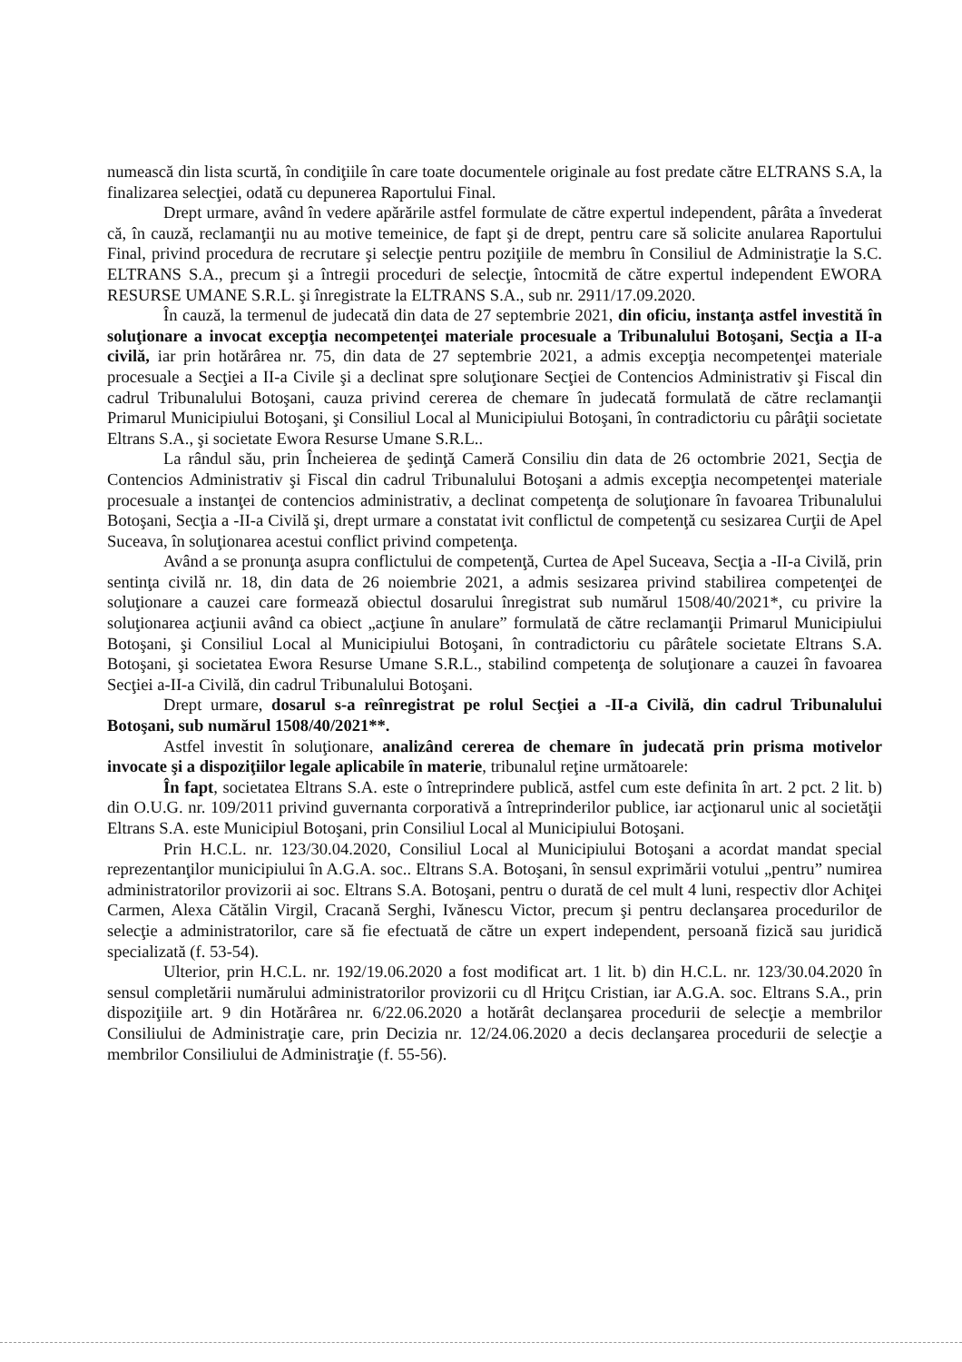numească din lista scurtă, în condiţiile în care toate documentele originale au fost predate către ELTRANS S.A, la finalizarea selecţiei, odată cu depunerea Raportului Final.
Drept urmare, având în vedere apărările astfel formulate de către expertul independent, pârâta a învederat că, în cauză, reclamanţii nu au motive temeinice, de fapt şi de drept, pentru care să solicite anularea Raportului Final, privind procedura de recrutare şi selecţie pentru poziţiile de membru în Consiliul de Administraţie la S.C. ELTRANS S.A., precum şi a întregii proceduri de selecţie, întocmită de către expertul independent EWORA RESURSE UMANE S.R.L. şi înregistrate la ELTRANS S.A., sub nr. 2911/17.09.2020.
În cauză, la termenul de judecată din data de 27 septembrie 2021, din oficiu, instanţa astfel investită în soluţionare a invocat excepţia necompetenţei materiale procesuale a Tribunalului Botoşani, Secţia a II-a civilă, iar prin hotărârea nr. 75, din data de 27 septembrie 2021, a admis excepţia necompetenţei materiale procesuale a Secţiei a II-a Civile şi a declinat spre soluţionare Secţiei de Contencios Administrativ şi Fiscal din cadrul Tribunalului Botoşani, cauza privind cererea de chemare în judecată formulată de către reclamanţii Primarul Municipiului Botoşani, şi Consiliul Local al Municipiului Botoşani, în contradictoriu cu pârâţii societate Eltrans S.A., şi societate Ewora Resurse Umane S.R.L..
La rândul său, prin Încheierea de şedinţă Cameră Consiliu din data de 26 octombrie 2021, Secţia de Contencios Administrativ şi Fiscal din cadrul Tribunalului Botoşani a admis excepţia necompetenţei materiale procesuale a instanţei de contencios administrativ, a declinat competenţa de soluţionare în favoarea Tribunalului Botoşani, Secţia a -II-a Civilă şi, drept urmare a constatat ivit conflictul de competenţă cu sesizarea Curţii de Apel Suceava, în soluţionarea acestui conflict privind competenţa.
Având a se pronunţa asupra conflictului de competenţă, Curtea de Apel Suceava, Secţia a -II-a Civilă, prin sentinţa civilă nr. 18, din data de 26 noiembrie 2021, a admis sesizarea privind stabilirea competenţei de soluţionare a cauzei care formează obiectul dosarului înregistrat sub numărul 1508/40/2021*, cu privire la soluţionarea acţiunii având ca obiect „acţiune în anulare” formulată de către reclamanţii Primarul Municipiului Botoşani, şi Consiliul Local al Municipiului Botoşani, în contradictoriu cu pârâtele societate Eltrans S.A. Botoşani, şi societatea Ewora Resurse Umane S.R.L., stabilind competenţa de soluţionare a cauzei în favoarea Secţiei a-II-a Civilă, din cadrul Tribunalului Botoşani.
Drept urmare, dosarul s-a reînregistrat pe rolul Secţiei a -II-a Civilă, din cadrul Tribunalului Botoşani, sub numărul 1508/40/2021**.
Astfel investit în soluţionare, analizând cererea de chemare în judecată prin prisma motivelor invocate şi a dispoziţiilor legale aplicabile în materie, tribunalul reţine următoarele:
În fapt, societatea Eltrans S.A. este o întreprindere publică, astfel cum este definita în art. 2 pct. 2 lit. b) din O.U.G. nr. 109/2011 privind guvernanta corporativă a întreprinderilor publice, iar acţionarul unic al societăţii Eltrans S.A. este Municipiul Botoşani, prin Consiliul Local al Municipiului Botoşani.
Prin H.C.L. nr. 123/30.04.2020, Consiliul Local al Municipiului Botoşani a acordat mandat special reprezentanţilor municipiului în A.G.A. soc.. Eltrans S.A. Botoşani, în sensul exprimării votului „pentru” numirea administratorilor provizorii ai soc. Eltrans S.A. Botoşani, pentru o durată de cel mult 4 luni, respectiv dlor Achiţei Carmen, Alexa Cătălin Virgil, Cracană Serghi, Ivănescu Victor, precum şi pentru declanşarea procedurilor de selecţie a administratorilor, care să fie efectuată de către un expert independent, persoană fizică sau juridică specializată (f. 53-54).
Ulterior, prin H.C.L. nr. 192/19.06.2020 a fost modificat art. 1 lit. b) din H.C.L. nr. 123/30.04.2020 în sensul completării numărului administratorilor provizorii cu dl Hriţcu Cristian, iar A.G.A. soc. Eltrans S.A., prin dispoziţiile art. 9 din Hotărârea nr. 6/22.06.2020 a hotărât declanşarea procedurii de selecţie a membrilor Consiliului de Administraţie care, prin Decizia nr. 12/24.06.2020 a decis declanşarea procedurii de selecţie a membrilor Consiliului de Administraţie (f. 55-56).